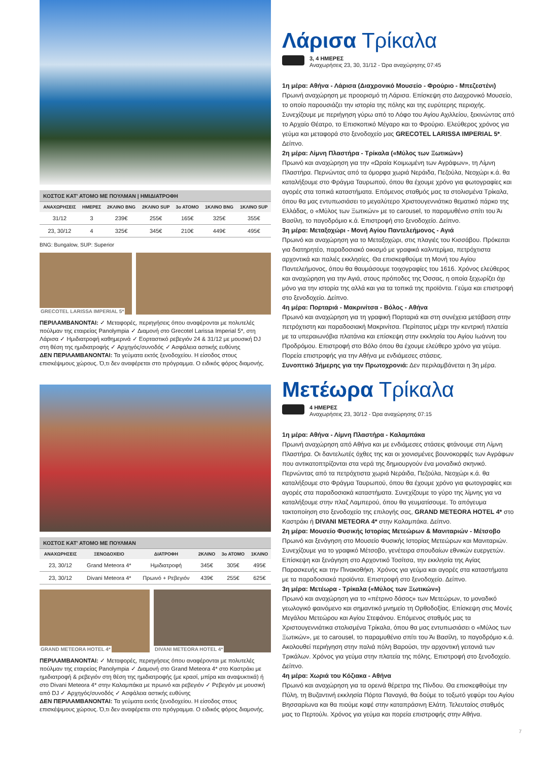| ΚΟΣΤΟΣ ΚΑΤ' ΑΤΟΜΟ ΜΕ ΠΟΥΛΜΑΝ / ΗΜΙΔΙΑΤΡΟΦΗ | | | | | | |
| ΑΝΑΧΩΡΗΣΕΙΣ | ΗΜΕΡΕΣ | 2ΚΛΙΝΟ BNG | 2ΚΛΙΝΟ SUP | 3ο ΑΤΟΜΟ | 1ΚΛΙΝΟ BNG | 1ΚΛΙΝΟ SUP |
| 31/12 | 3 | 239€ | 255€ | 165€ | 325€ | 355€ |
| 23, 30/12 | 4 | 325€ | 345€ | 210€ | 449€ | 495€ |
BNG: Bungalow, SUP: Superior
GRECOTEL LARISSA IMPERIAL 5*
ΠΕΡΙΛΑΜΒΑΝΟΝΤΑΙ: ✓ Μεταφορές, περιηγήσεις όπου αναφέρονται με πολυτελές πούλμαν της εταιρείας Panolympia ✓ Διαμονή στο Grecotel Larissa Imperial 5*, στη Λάρισα ✓ Ημιδιατροφή καθημερινά ✓ Εορταστικό ρεβεγιόν 24 & 31/12 με μουσική DJ στη θέση της ημιδιατροφής ✓ Αρχηγός/συνοδός ✓ Ασφάλεια αστικής ευθύνης
ΔΕΝ ΠΕΡΙΛΑΜΒΑΝΟΝΤΑΙ: Τα γεύματα εκτός ξενοδοχείου. Η είσοδος στους επισκέψιμους χώρους. Ό,τι δεν αναφέρεται στο πρόγραμμα. Ο ειδικός φόρος διαμονής.
Λάρισα Τρίκαλα
3, 4 ΗΜΕΡΕΣ
Αναχωρήσεις 23, 30, 31/12 - Ώρα αναχώρησης 07:45
1η μέρα: Αθήνα - Λάρισα (Διαχρονικό Μουσείο - Φρούριο - Μπεζεστένι)
Πρωινή αναχώρηση με προορισμό τη Λάρισα. Επίσκεψη στο Διαχρονικό Μουσείο, το οποίο παρουσιάζει την ιστορία της πόλης και της ευρύτερης περιοχής. Συνεχίζουμε με περιήγηση γύρω από το Λόφο του Αγίου Αχιλλείου, ξεκινώντας από το Αρχαίο Θέατρο, το Επισκοπικό Μέγαρο και το Φρούριο. Ελεύθερος χρόνος για γεύμα και μεταφορά στο ξενοδοχείο μας GRECOTEL LARISSA IMPERIAL 5*. Δείπνο.
2η μέρα: Λίμνη Πλαστήρα - Τρίκαλα («Μύλος των Ξωτικών»)
Πρωινό και αναχώρηση για την «Ωραία Κοιμωμένη των Αγράφων», τη Λίμνη Πλαστήρα. Περνώντας από τα όμορφα χωριά Νεράιδα, Πεζούλα, Νεοχώρι κ.ά. θα καταλήξουμε στο Φράγμα Ταυρωπού, όπου θα έχουμε χρόνο για φωτογραφίες και αγορές στα τοπικά καταστήματα. Επόμενος σταθμός μας τα στολισμένα Τρίκαλα, όπου θα μας εντυπωσιάσει το μεγαλύτερο Χριστουγεννιάτικο θεματικό πάρκο της Ελλάδας, ο «Μύλος των Ξωτικών» με το carousel, το παραμυθένιο σπίτι του Άι Βασίλη, το παγοδρόμιο κ.ά. Επιστροφή στο ξενοδοχείο. Δείπνο.
3η μέρα: Μεταξοχώρι - Μονή Αγίου Παντελεήμονος - Αγιά
Πρωινό και αναχώρηση για το Μεταξοχώρι, στις πλαγιές του Κισσάβου. Πρόκειται για διατηρητέο, παραδοσιακό οικισμό με γραφικά καλντερίμια, πετρόχτιστα αρχοντικά και παλιές εκκλησίες. Θα επισκεφθούμε τη Μονή του Αγίου Παντελεήμονος, όπου θα θαυμάσουμε τοιχογραφίες του 1616. Χρόνος ελεύθερος και αναχώρηση για την Αγιά, στους πρόποδες της Όσσας, η οποία ξεχωρίζει όχι μόνο για την ιστορία της αλλά και για τα τοπικά της προϊόντα. Γεύμα και επιστροφή στο ξενοδοχείο. Δείπνο.
4η μέρα: Πορταριά - Μακρινίτσα - Βόλος - Αθήνα
Πρωινό και αναχώρηση για τη γραφική Πορταριά και στη συνέχεια μετάβαση στην πετρόχτιστη και παραδοσιακή Μακρινίτσα. Περίπατος μέχρι την κεντρική πλατεία με τα υπεραιωνόβια πλατάνια και επίσκεψη στην εκκλησία του Αγίου Ιωάννη του Προδρόμου. Επιστροφή στο Βόλο όπου θα έχουμε ελεύθερο χρόνο για γεύμα. Πορεία επιστροφής για την Αθήνα με ενδιάμεσες στάσεις.
Συνοπτικό 3ήμερης για την Πρωτοχρονιά: Δεν περιλαμβάνεται η 3η μέρα.
| ΚΟΣΤΟΣ ΚΑΤ' ΑΤΟΜΟ ΜΕ ΠΟΥΛΜΑΝ | | | | | |
| ΑΝΑΧΩΡΗΣΕΙΣ | ΞΕΝΟΔΟΧΕΙΟ | ΔΙΑΤΡΟΦΗ | 2ΚΛΙΝΟ | 3ο ΑΤΟΜΟ | 1ΚΛΙΝΟ |
| 23, 30/12 | Grand Meteora 4* | Ημιδιατροφή | 345€ | 305€ | 495€ |
| 23, 30/12 | Divani Meteora 4* | Πρωινό + Ρεβεγιόν | 439€ | 255€ | 625€ |
GRAND METEORA HOTEL 4*
DIVANI METEORA HOTEL 4*
ΠΕΡΙΛΑΜΒΑΝΟΝΤΑΙ: ✓ Μεταφορές, περιηγήσεις όπου αναφέρονται με πολυτελές πούλμαν της εταιρείας Panolympia ✓ Διαμονή στο Grand Meteora 4* στο Καστράκι με ημιδιατροφή & ρεβεγιόν στη θέση της ημιδιατροφής (με κρασί, μπίρα και αναψυκτικά) ή στο Divani Meteora 4* στην Καλαμπάκα με πρωινό και ρεβεγιόν ✓ Ρεβεγιόν με μουσική από DJ ✓ Αρχηγός/συνοδός ✓ Ασφάλεια αστικής ευθύνης
ΔΕΝ ΠΕΡΙΛΑΜΒΑΝΟΝΤΑΙ: Τα γεύματα εκτός ξενοδοχείου. Η είσοδος στους επισκέψιμους χώρους. Ό,τι δεν αναφέρεται στο πρόγραμμα. Ο ειδικός φόρος διαμονής.
Μετέωρα Τρίκαλα
4 ΗΜΕΡΕΣ
Αναχωρήσεις 23, 30/12 - Ώρα αναχώρησης 07:15
1η μέρα: Αθήνα - Λίμνη Πλαστήρα - Καλαμπάκα
Πρωινή αναχώρηση από Αθήνα και με ενδιάμεσες στάσεις φτάνουμε στη Λίμνη Πλαστήρα. Οι δαντελωτές όχθες της και οι χιονισμένες βουνοκορφές των Αγράφων που αντικατοπτρίζονται στα νερά της δημιουργούν ένα μοναδικό σκηνικό. Περνώντας από τα πετρόχτιστα χωριά Νεράιδα, Πεζούλα, Νεοχώρι κ.ά. θα καταλήξουμε στο Φράγμα Ταυρωπού, όπου θα έχουμε χρόνο για φωτογραφίες και αγορές στα παραδοσιακά καταστήματα. Συνεχίζουμε το γύρο της λίμνης για να καταλήξουμε στην πλαζ Λαμπερού, όπου θα γευματίσουμε. Το απόγευμα τακτοποίηση στο ξενοδοχείο της επιλογής σας, GRAND METEORA HOTEL 4* στο Καστράκι ή DIVANI METEORA 4* στην Καλαμπάκα. Δείπνο.
2η μέρα: Μουσείο Φυσικής Ιστορίας Μετεώρων & Μανιταριών - Μέτσοβο
Πρωινό και ξενάγηση στο Μουσείο Φυσικής Ιστορίας Μετεώρων και Μανιταριών. Συνεχίζουμε για το γραφικό Μέτσοβο, γενέτειρα σπουδαίων εθνικών ευεργετών. Επίσκεψη και ξενάγηση στο Αρχοντικό Τοσίτσα, την εκκλησία της Αγίας Παρασκευής και την Πινακοθήκη. Χρόνος για γεύμα και αγορές στα καταστήματα με τα παραδοσιακά προϊόντα. Επιστροφή στο ξενοδοχείο. Δείπνο.
3η μέρα: Μετέωρα - Τρίκαλα («Μύλος των Ξωτικών»)
Πρωινό και αναχώρηση για το «πέτρινο δάσος» των Μετεώρων, το μοναδικό γεωλογικό φαινόμενο και σημαντικό μνημείο τη Ορθοδοξίας. Επίσκεψη στις Μονές Μεγάλου Μετεώρου και Αγίου Στεφάνου. Επόμενος σταθμός μας τα Χριστουγεννιάτικα στολισμένα Τρίκαλα, όπου θα μας εντυπωσιάσει ο «Μύλος των Ξωτικών», με το carousel, το παραμυθένιο σπίτι του Άι Βασίλη, το παγοδρόμιο κ.ά. Ακολουθεί περιήγηση στην παλιά πόλη Βαρούσι, την αρχοντική γειτονιά των Τρικάλων. Χρόνος για γεύμα στην πλατεία της πόλης. Επιστροφή στο ξενοδοχείο. Δείπνο.
4η μέρα: Χωριά του Κόζιακα - Αθήνα
Πρωινό και αναχώρηση για τα ορεινά θέρετρα της Πίνδου. Θα επισκεφθούμε την Πύλη, τη Βυζαντινή εκκλησία Πόρτα Παναγιά, θα δούμε το τοξωτό γεφύρι του Αγίου Βησσαρίωνα και θα πιούμε καφέ στην καταπράσινη Ελάτη. Τελευταίος σταθμός μας το Περτούλι. Χρόνος για γεύμα και πορεία επιστροφής στην Αθήνα.
7